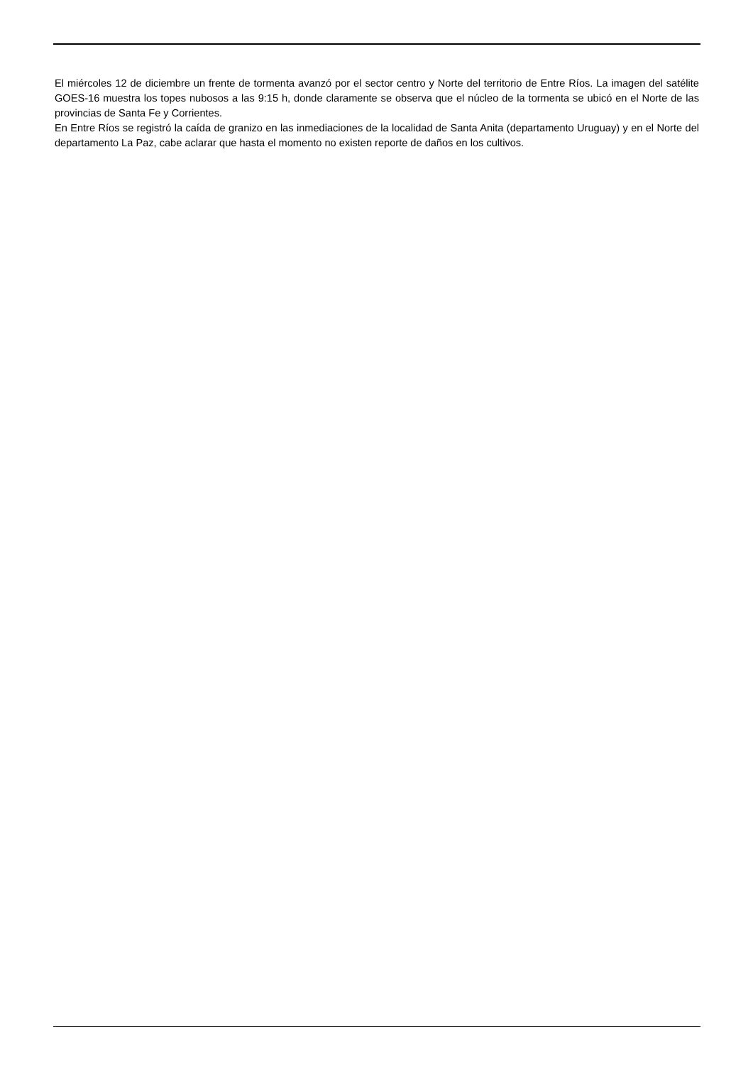El miércoles 12 de diciembre un frente de tormenta avanzó por el sector centro y Norte del territorio de Entre Ríos. La imagen del satélite GOES-16 muestra los topes nubosos a las 9:15 h, donde claramente se observa que el núcleo de la tormenta se ubicó en el Norte de las provincias de Santa Fe y Corrientes.
En Entre Ríos se registró la caída de granizo en las inmediaciones de la localidad de Santa Anita (departamento Uruguay) y en el Norte del departamento La Paz, cabe aclarar que hasta el momento no existen reporte de daños en los cultivos.